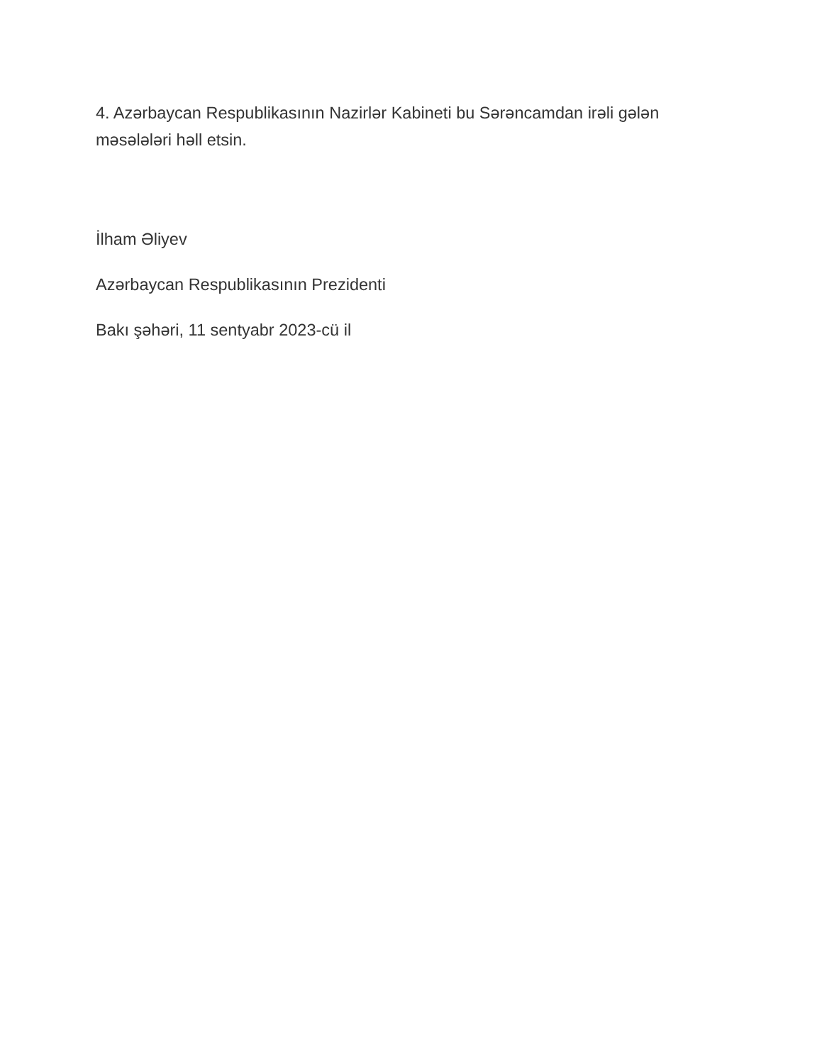4. Azərbaycan Respublikasının Nazirlər Kabineti bu Sərəncamdan irəli gələn məsələləri həll etsin.
İlham Əliyev
Azərbaycan Respublikasının Prezidenti
Bakı şəhəri, 11 sentyabr 2023-cü il